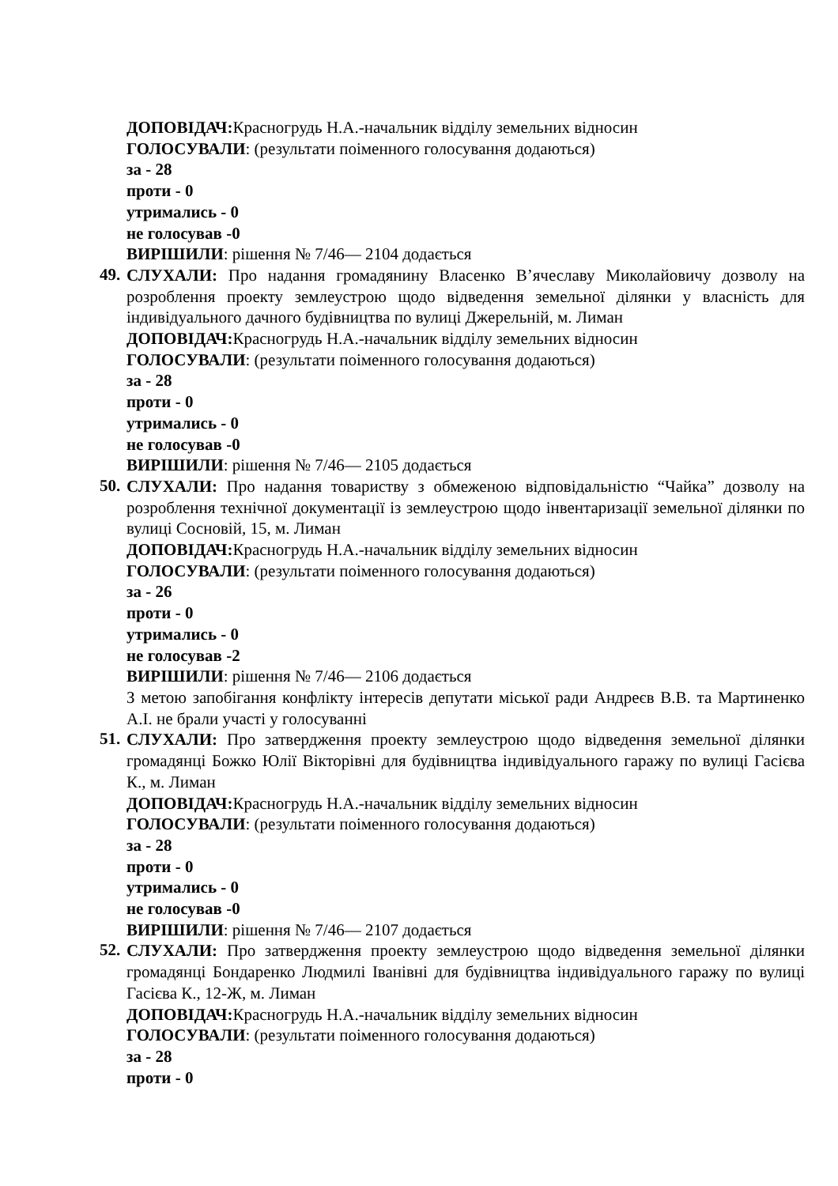ДОПОВІДАЧ: Красногрудь Н.А.-начальник відділу земельних відносин
ГОЛОСУВАЛИ: (результати поіменного голосування додаються)
за - 28
проти - 0
утримались - 0
не голосував -0
ВИРІШИЛИ: рішення № 7/46— 2104 додається
49.
СЛУХАЛИ: Про надання громадянину Власенко В’ячеславу Миколайовичу дозволу на розроблення проекту землеустрою щодо відведення земельної ділянки у власність для індивідуального дачного будівництва по вулиці Джерельній, м. Лиман
ДОПОВІДАЧ: Красногрудь Н.А.-начальник відділу земельних відносин
ГОЛОСУВАЛИ: (результати поіменного голосування додаються)
за - 28
проти - 0
утримались - 0
не голосував -0
ВИРІШИЛИ: рішення № 7/46— 2105 додається
50.
СЛУХАЛИ: Про надання товариству з обмеженою відповідальністю “Чайка” дозволу на розроблення технічної документації із землеустрою щодо інвентаризації земельної ділянки по вулиці Сосновій, 15, м. Лиман
ДОПОВІДАЧ: Красногрудь Н.А.-начальник відділу земельних відносин
ГОЛОСУВАЛИ: (результати поіменного голосування додаються)
за - 26
проти - 0
утримались - 0
не голосував -2
ВИРІШИЛИ: рішення № 7/46— 2106 додається
З метою запобігання конфлікту інтересів депутати міської ради Андреєв В.В. та Мартиненко А.І. не брали участі у голосуванні
51.
СЛУХАЛИ: Про затвердження проекту землеустрою щодо відведення земельної ділянки громадянці Божко Юлії Вікторівні для будівництва індивідуального гаражу по вулиці Гасієва К., м. Лиман
ДОПОВІДАЧ: Красногрудь Н.А.-начальник відділу земельних відносин
ГОЛОСУВАЛИ: (результати поіменного голосування додаються)
за - 28
проти - 0
утримались - 0
не голосував -0
ВИРІШИЛИ: рішення № 7/46— 2107 додається
52.
СЛУХАЛИ: Про затвердження проекту землеустрою щодо відведення земельної ділянки громадянці Бондаренко Людмилі Іванівні для будівництва індивідуального гаражу по вулиці Гасієва К., 12-Ж, м. Лиман
ДОПОВІДАЧ: Красногрудь Н.А.-начальник відділу земельних відносин
ГОЛОСУВАЛИ: (результати поіменного голосування додаються)
за - 28
проти - 0